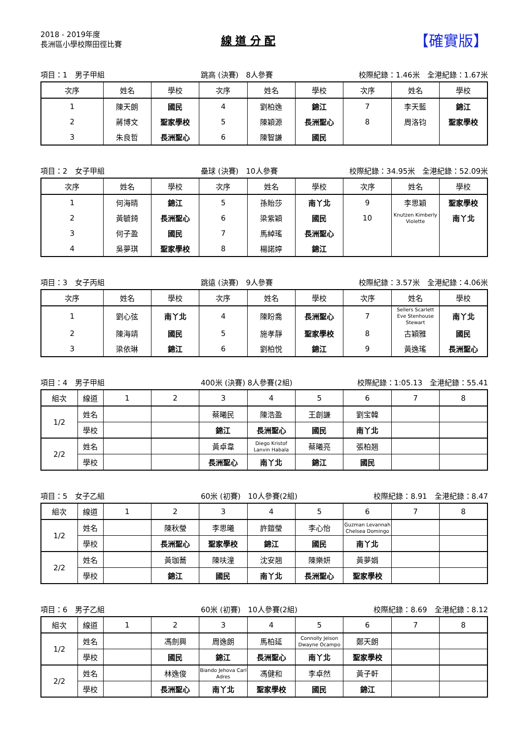2018 - 2019年度
長洲區小學校際田徑比賽
線 道 分 配
【確實版】
項目：1　男子甲組 跳高 (決賽)　8人參賽 校際紀錄：1.46米　全港紀錄：1.67米
| 次序 | 姓名 | 學校 | 次序 | 姓名 | 學校 | 次序 | 姓名 | 學校 |
| --- | --- | --- | --- | --- | --- | --- | --- | --- |
| 1 | 陳天朗 | 國民 | 4 | 劉柏逸 | 錦江 | 7 | 李天藍 | 錦江 |
| 2 | 蔣博文 | 聖家學校 | 5 | 陳穎源 | 長洲聖心 | 8 | 周洛钧 | 聖家學校 |
| 3 | 朱良哲 | 長洲聖心 | 6 | 陳智謙 | 國民 | | | |
項目：2　女子甲組 壘球 (決賽)　10人參賽 校際紀錄：34.95米　全港紀錄：52.09米
| 次序 | 姓名 | 學校 | 次序 | 姓名 | 學校 | 次序 | 姓名 | 學校 |
| --- | --- | --- | --- | --- | --- | --- | --- | --- |
| 1 | 何海晴 | 錦江 | 5 | 孫貽莎 | 南丫北 | 9 | 李思穎 | 聖家學校 |
| 2 | 黃毓錡 | 長洲聖心 | 6 | 梁紫穎 | 國民 | 10 | Knutzen Kimberly Violette | 南丫北 |
| 3 | 何子盈 | 國民 | 7 | 馬綽瑤 | 長洲聖心 | | | |
| 4 | 吳夢琪 | 聖家學校 | 8 | 楊諾婷 | 錦江 | | | |
項目：3　女子丙組 跳遠 (決賽)　9人參賽 校際紀錄：3.57米　全港紀錄：4.06米
| 次序 | 姓名 | 學校 | 次序 | 姓名 | 學校 | 次序 | 姓名 | 學校 |
| --- | --- | --- | --- | --- | --- | --- | --- | --- |
| 1 | 劉心弦 | 南丫北 | 4 | 陳盼喬 | 長洲聖心 | 7 | Sellers Scarlett Eve Stenhouse Stewart | 南丫北 |
| 2 | 陳海靖 | 國民 | 5 | 施孝靜 | 聖家學校 | 8 | 古穎雅 | 國民 |
| 3 | 梁依琳 | 錦江 | 6 | 劉柏悦 | 錦江 | 9 | 黃逸瑤 | 長洲聖心 |
項目：4　男子甲組 400米 (決賽) 8人參賽(2組) 校際紀錄：1:05.13　全港紀錄：55.41
| 組次 | 線道 | 1 | 2 | 3 | 4 | 5 | 6 | 7 | 8 |
| --- | --- | --- | --- | --- | --- | --- | --- | --- | --- |
| 1/2 | 姓名 | | | 蔡曦民 | 陳浩盈 | 王創謙 | 劉宝韓 | | |
| | 學校 | | | 錦江 | 長洲聖心 | 國民 | 南丫北 | | |
| 2/2 | 姓名 | | | 黃卓韋 | Diego Kristof Lanvin Habala | 蔡曦亮 | 張柏翘 | | |
| | 學校 | | | 長洲聖心 | 南丫北 | 錦江 | 國民 | | |
項目：5　女子乙組 60米 (初賽)　10人參賽(2組) 校際紀錄：8.91　全港紀錄：8.47
| 組次 | 線道 | 1 | 2 | 3 | 4 | 5 | 6 | 7 | 8 |
| --- | --- | --- | --- | --- | --- | --- | --- | --- | --- |
| 1/2 | 姓名 | | 陳秋瑩 | 李思曦 | 許鎧瑩 | 李心怡 | Guzman Levannah Chelsea Domingo | | |
| | 學校 | | 長洲聖心 | 聖家學校 | 錦江 | 國民 | 南丫北 | | |
| 2/2 | 姓名 | | 黃珈蕎 | 陳呋潼 | 沈安翘 | 陳樂妍 | 黃夢娟 | | |
| | 學校 | | 錦江 | 國民 | 南丫北 | 長洲聖心 | 聖家學校 | | |
項目：6　男子乙組 60米 (初賽)　10人參賽(2組) 校際紀錄：8.69　全港紀錄：8.12
| 組次 | 線道 | 1 | 2 | 3 | 4 | 5 | 6 | 7 | 8 |
| --- | --- | --- | --- | --- | --- | --- | --- | --- | --- |
| 1/2 | 姓名 | | 馮劍興 | 周逸朗 | 馬柏延 | Connolly Jeison Dwayne Ocampo | 鄭天朗 | | |
| | 學校 | | 國民 | 錦江 | 長洲聖心 | 南丫北 | 聖家學校 | | |
| 2/2 | 姓名 | | 林逸俊 | Biando Jehova Carl Adres | 馮健和 | 李卓然 | 黃子軒 | | |
| | 學校 | | 長洲聖心 | 南丫北 | 聖家學校 | 國民 | 錦江 | | |